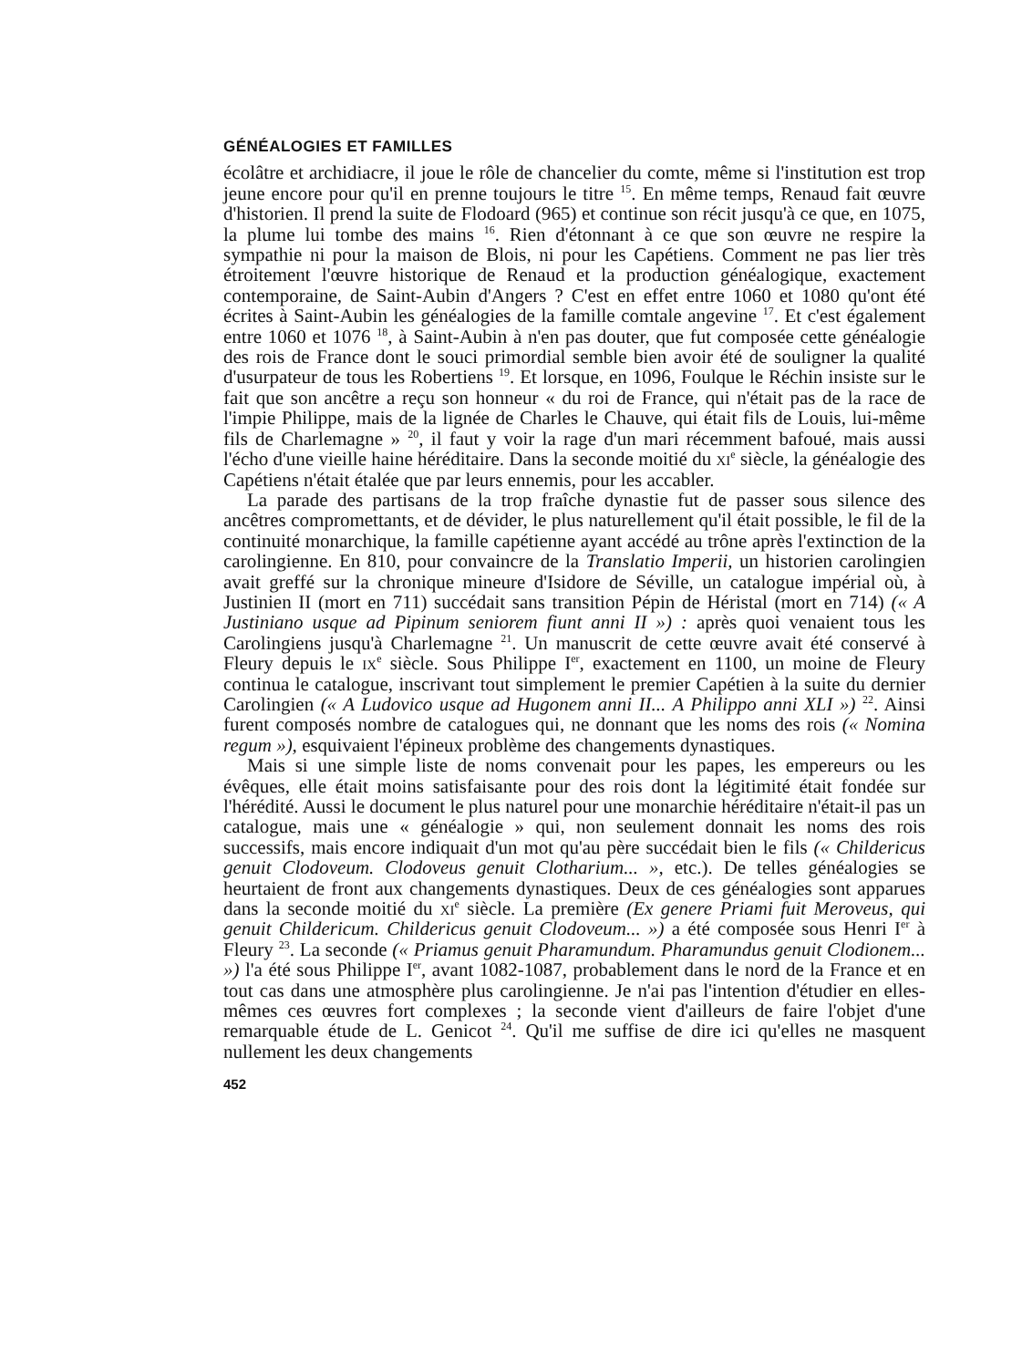GÉNÉALOGIES ET FAMILLES
écolâtre et archidiacre, il joue le rôle de chancelier du comte, même si l'institution est trop jeune encore pour qu'il en prenne toujours le titre <sup>15</sup>. En même temps, Renaud fait œuvre d'historien. Il prend la suite de Flodoard (965) et continue son récit jusqu'à ce que, en 1075, la plume lui tombe des mains <sup>16</sup>. Rien d'étonnant à ce que son œuvre ne respire la sympathie ni pour la maison de Blois, ni pour les Capétiens. Comment ne pas lier très étroitement l'œuvre historique de Renaud et la production généalogique, exactement contemporaine, de Saint-Aubin d'Angers ? C'est en effet entre 1060 et 1080 qu'ont été écrites à Saint-Aubin les généalogies de la famille comtale angevine <sup>17</sup>. Et c'est également entre 1060 et 1076 <sup>18</sup>, à Saint-Aubin à n'en pas douter, que fut composée cette généalogie des rois de France dont le souci primordial semble bien avoir été de souligner la qualité d'usurpateur de tous les Robertiens <sup>19</sup>. Et lorsque, en 1096, Foulque le Réchin insiste sur le fait que son ancêtre a reçu son honneur « du roi de France, qui n'était pas de la race de l'impie Philippe, mais de la lignée de Charles le Chauve, qui était fils de Louis, lui-même fils de Charlemagne » <sup>20</sup>, il faut y voir la rage d'un mari récemment bafoué, mais aussi l'écho d'une vieille haine héréditaire. Dans la seconde moitié du xi<sup>e</sup> siècle, la généalogie des Capétiens n'était étalée que par leurs ennemis, pour les accabler.
La parade des partisans de la trop fraîche dynastie fut de passer sous silence des ancêtres compromettants, et de dévider, le plus naturellement qu'il était possible, le fil de la continuité monarchique, la famille capétienne ayant accédé au trône après l'extinction de la carolingienne. En 810, pour convaincre de la Translatio Imperii, un historien carolingien avait greffé sur la chronique mineure d'Isidore de Séville, un catalogue impérial où, à Justinien II (mort en 711) succédait sans transition Pépin de Héristal (mort en 714) (« A Justiniano usque ad Pipinum seniorem fiunt anni II ») : après quoi venaient tous les Carolingiens jusqu'à Charlemagne <sup>21</sup>. Un manuscrit de cette œuvre avait été conservé à Fleury depuis le ix<sup>e</sup> siècle. Sous Philippe I<sup>er</sup>, exactement en 1100, un moine de Fleury continua le catalogue, inscrivant tout simplement le premier Capétien à la suite du dernier Carolingien (« A Ludovico usque ad Hugonem anni II... A Philippo anni XLI ») <sup>22</sup>. Ainsi furent composés nombre de catalogues qui, ne donnant que les noms des rois (« Nomina regum »), esquivaient l'épineux problème des changements dynastiques.
Mais si une simple liste de noms convenait pour les papes, les empereurs ou les évêques, elle était moins satisfaisante pour des rois dont la légitimité était fondée sur l'hérédité. Aussi le document le plus naturel pour une monarchie héréditaire n'était-il pas un catalogue, mais une « généalogie » qui, non seulement donnait les noms des rois successifs, mais encore indiquait d'un mot qu'au père succédait bien le fils (« Childericus genuit Clodoveum. Clodoveus genuit Clotharium... », etc.). De telles généalogies se heurtaient de front aux changements dynastiques. Deux de ces généalogies sont apparues dans la seconde moitié du xi<sup>e</sup> siècle. La première (Ex genere Priami fuit Meroveus, qui genuit Childericum. Childericus genuit Clodoveum... ») a été composée sous Henri I<sup>er</sup> à Fleury <sup>23</sup>. La seconde (« Priamus genuit Pharamundum. Pharamundus genuit Clodionem... ») l'a été sous Philippe I<sup>er</sup>, avant 1082-1087, probablement dans le nord de la France et en tout cas dans une atmosphère plus carolingienne. Je n'ai pas l'intention d'étudier en elles-mêmes ces œuvres fort complexes ; la seconde vient d'ailleurs de faire l'objet d'une remarquable étude de L. Genicot <sup>24</sup>. Qu'il me suffise de dire ici qu'elles ne masquent nullement les deux changements
452